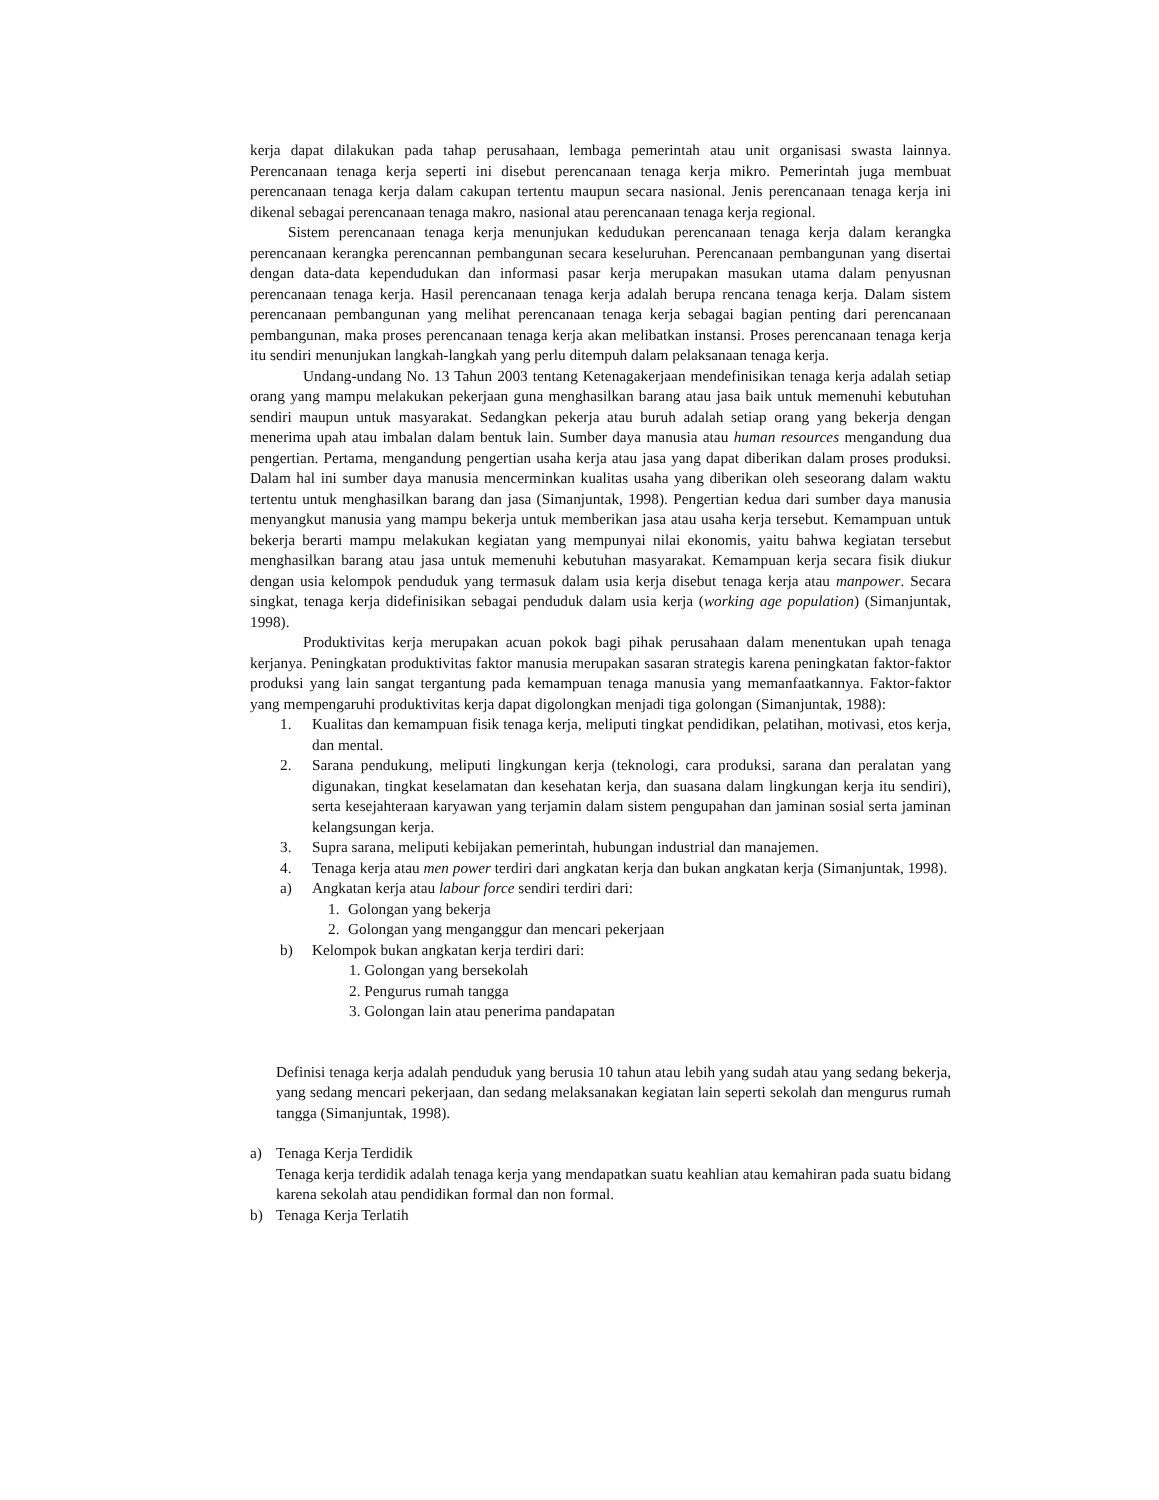kerja dapat dilakukan pada tahap perusahaan, lembaga pemerintah atau unit organisasi swasta lainnya. Perencanaan tenaga kerja seperti ini disebut perencanaan tenaga kerja mikro. Pemerintah juga membuat perencanaan tenaga kerja dalam cakupan tertentu maupun secara nasional. Jenis perencanaan tenaga kerja ini dikenal sebagai perencanaan tenaga makro, nasional atau perencanaan tenaga kerja regional.
Sistem perencanaan tenaga kerja menunjukan kedudukan perencanaan tenaga kerja dalam kerangka perencanaan kerangka perencannan pembangunan secara keseluruhan. Perencanaan pembangunan yang disertai dengan data-data kependudukan dan informasi pasar kerja merupakan masukan utama dalam penyusnan perencanaan tenaga kerja. Hasil perencanaan tenaga kerja adalah berupa rencana tenaga kerja. Dalam sistem perencanaan pembangunan yang melihat perencanaan tenaga kerja sebagai bagian penting dari perencanaan pembangunan, maka proses perencanaan tenaga kerja akan melibatkan instansi. Proses perencanaan tenaga kerja itu sendiri menunjukan langkah-langkah yang perlu ditempuh dalam pelaksanaan tenaga kerja.
Undang-undang No. 13 Tahun 2003 tentang Ketenagakerjaan mendefinisikan tenaga kerja adalah setiap orang yang mampu melakukan pekerjaan guna menghasilkan barang atau jasa baik untuk memenuhi kebutuhan sendiri maupun untuk masyarakat. Sedangkan pekerja atau buruh adalah setiap orang yang bekerja dengan menerima upah atau imbalan dalam bentuk lain. Sumber daya manusia atau human resources mengandung dua pengertian. Pertama, mengandung pengertian usaha kerja atau jasa yang dapat diberikan dalam proses produksi. Dalam hal ini sumber daya manusia mencerminkan kualitas usaha yang diberikan oleh seseorang dalam waktu tertentu untuk menghasilkan barang dan jasa (Simanjuntak, 1998). Pengertian kedua dari sumber daya manusia menyangkut manusia yang mampu bekerja untuk memberikan jasa atau usaha kerja tersebut. Kemampuan untuk bekerja berarti mampu melakukan kegiatan yang mempunyai nilai ekonomis, yaitu bahwa kegiatan tersebut menghasilkan barang atau jasa untuk memenuhi kebutuhan masyarakat. Kemampuan kerja secara fisik diukur dengan usia kelompok penduduk yang termasuk dalam usia kerja disebut tenaga kerja atau manpower. Secara singkat, tenaga kerja didefinisikan sebagai penduduk dalam usia kerja (working age population) (Simanjuntak, 1998).
Produktivitas kerja merupakan acuan pokok bagi pihak perusahaan dalam menentukan upah tenaga kerjanya. Peningkatan produktivitas faktor manusia merupakan sasaran strategis karena peningkatan faktor-faktor produksi yang lain sangat tergantung pada kemampuan tenaga manusia yang memanfaatkannya. Faktor-faktor yang mempengaruhi produktivitas kerja dapat digolongkan menjadi tiga golongan (Simanjuntak, 1988):
1. Kualitas dan kemampuan fisik tenaga kerja, meliputi tingkat pendidikan, pelatihan, motivasi, etos kerja, dan mental.
2. Sarana pendukung, meliputi lingkungan kerja (teknologi, cara produksi, sarana dan peralatan yang digunakan, tingkat keselamatan dan kesehatan kerja, dan suasana dalam lingkungan kerja itu sendiri), serta kesejahteraan karyawan yang terjamin dalam sistem pengupahan dan jaminan sosial serta jaminan kelangsungan kerja.
3. Supra sarana, meliputi kebijakan pemerintah, hubungan industrial dan manajemen.
4. Tenaga kerja atau men power terdiri dari angkatan kerja dan bukan angkatan kerja (Simanjuntak, 1998).
a) Angkatan kerja atau labour force sendiri terdiri dari:
1. Golongan yang bekerja
2. Golongan yang menganggur dan mencari pekerjaan
b) Kelompok bukan angkatan kerja terdiri dari:
1. Golongan yang bersekolah
2. Pengurus rumah tangga
3. Golongan lain atau penerima pandapatan
Definisi tenaga kerja adalah penduduk yang berusia 10 tahun atau lebih yang sudah atau yang sedang bekerja, yang sedang mencari pekerjaan, dan sedang melaksanakan kegiatan lain seperti sekolah dan mengurus rumah tangga (Simanjuntak, 1998).
a) Tenaga Kerja Terdidik
Tenaga kerja terdidik adalah tenaga kerja yang mendapatkan suatu keahlian atau kemahiran pada suatu bidang karena sekolah atau pendidikan formal dan non formal.
b) Tenaga Kerja Terlatih